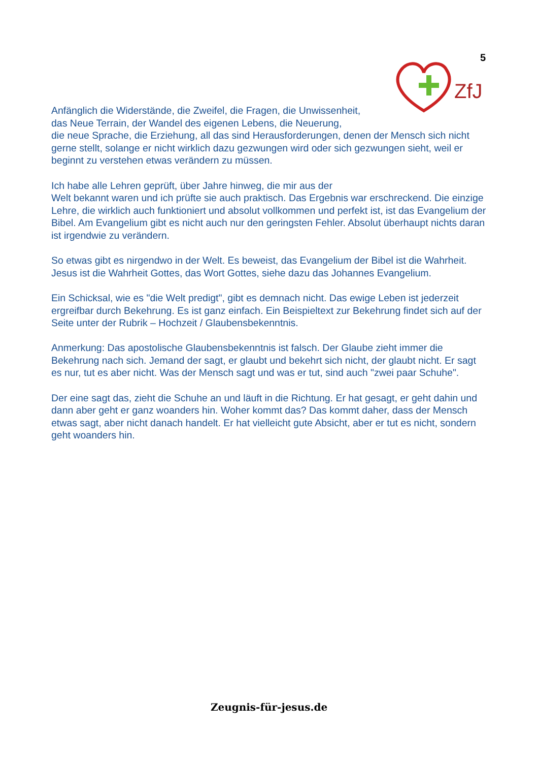5
ZfJ
Anfänglich die Widerstände, die Zweifel, die Fragen, die Unwissenheit,
das Neue Terrain, der Wandel des eigenen Lebens, die Neuerung,
die neue Sprache, die Erziehung, all das sind Herausforderungen, denen der Mensch sich nicht gerne stellt, solange er nicht wirklich dazu gezwungen wird oder sich gezwungen sieht, weil er beginnt zu verstehen etwas verändern zu müssen.
Ich habe alle Lehren geprüft, über Jahre hinweg, die mir aus der
Welt bekannt waren und ich prüfte sie auch praktisch. Das Ergebnis war erschreckend. Die einzige Lehre, die wirklich auch funktioniert und absolut vollkommen und perfekt ist, ist das Evangelium der Bibel. Am Evangelium gibt es nicht auch nur den geringsten Fehler. Absolut überhaupt nichts daran ist irgendwie zu verändern.
So etwas gibt es nirgendwo in der Welt. Es beweist, das Evangelium der Bibel ist die Wahrheit. Jesus ist die Wahrheit Gottes, das Wort Gottes, siehe dazu das Johannes Evangelium.
Ein Schicksal, wie es "die Welt predigt", gibt es demnach nicht. Das ewige Leben ist jederzeit ergreifbar durch Bekehrung. Es ist ganz einfach. Ein Beispieltext zur Bekehrung findet sich auf der Seite unter der Rubrik – Hochzeit / Glaubensbekenntnis.
Anmerkung: Das apostolische Glaubensbekenntnis ist falsch. Der Glaube zieht immer die Bekehrung nach sich. Jemand der sagt, er glaubt und bekehrt sich nicht, der glaubt nicht. Er sagt es nur, tut es aber nicht. Was der Mensch sagt und was er tut, sind auch "zwei paar Schuhe".
Der eine sagt das, zieht die Schuhe an und läuft in die Richtung. Er hat gesagt, er geht dahin und dann aber geht er ganz woanders hin. Woher kommt das? Das kommt daher, dass der Mensch etwas sagt, aber nicht danach handelt. Er hat vielleicht gute Absicht, aber er tut es nicht, sondern geht woanders hin.
Zeugnis-für-jesus.de